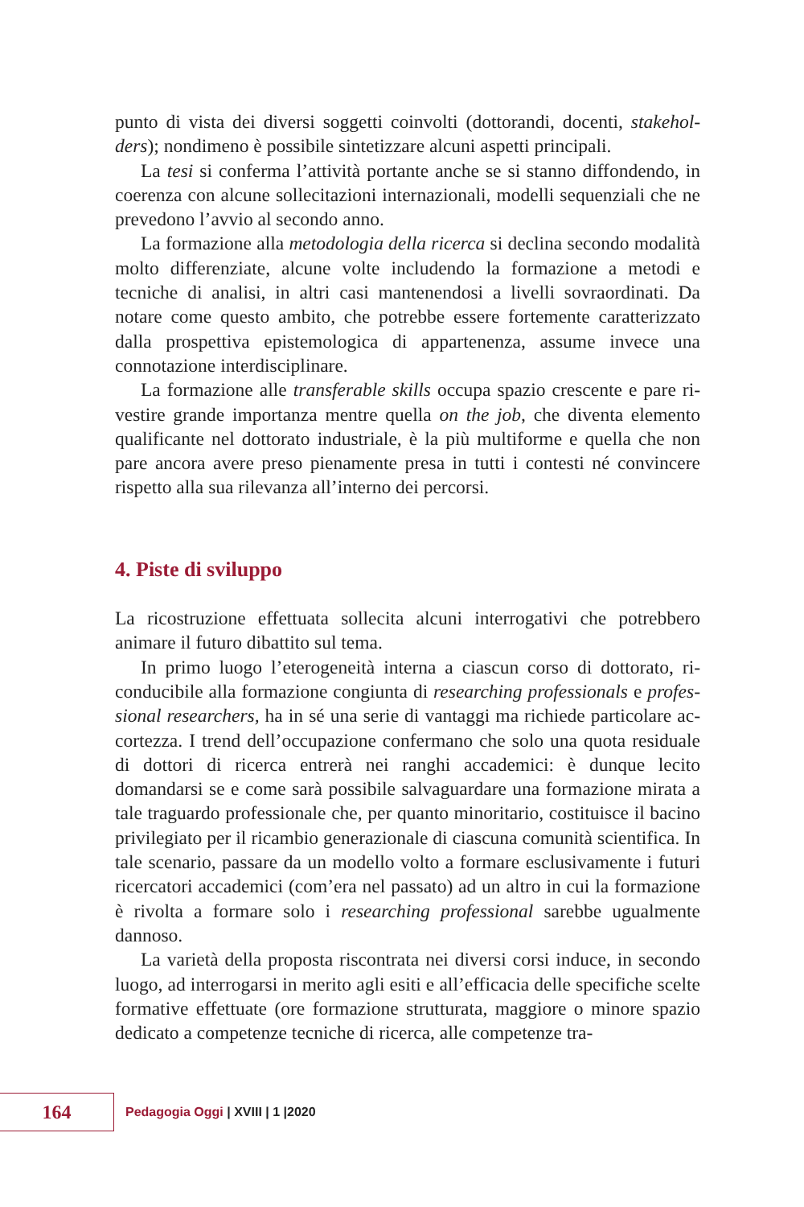punto di vista dei diversi soggetti coinvolti (dottorandi, docenti, stakehol­ders); nondimeno è possibile sintetizzare alcuni aspetti principali.
La tesi si conferma l’attività portante anche se si stanno diffondendo, in coerenza con alcune sollecitazioni internazionali, modelli sequenziali che ne prevedono l’avvio al secondo anno.
La formazione alla metodologia della ricerca si declina secondo moda­lità molto differenziate, alcune volte includendo la formazione a metodi e tecniche di analisi, in altri casi mantenendosi a livelli sovraordinati. Da notare come questo ambito, che potrebbe essere fortemente caratterizza­to dalla prospettiva epistemologica di appartenenza, assume invece una connotazione interdisciplinare.
La formazione alle transferable skills occupa spazio crescente e pare ri­vestire grande importanza mentre quella on the job, che diventa elemento qualificante nel dottorato industriale, è la più multiforme e quella che non pare ancora avere preso pienamente presa in tutti i contesti né con­vincere rispetto alla sua rilevanza all’interno dei percorsi.
4. Piste di sviluppo
La ricostruzione effettuata sollecita alcuni interrogativi che potrebbero animare il futuro dibattito sul tema.
In primo luogo l’eterogeneità interna a ciascun corso di dottorato, ri­conducibile alla formazione congiunta di researching professionals e profes­sional researchers, ha in sé una serie di vantaggi ma richiede particolare ac­cortezza. I trend dell’occupazione confermano che solo una quota resi­duale di dottori di ricerca entrerà nei ranghi accademici: è dunque lecito domandarsi se e come sarà possibile salvaguardare una formazione mirata a tale traguardo professionale che, per quanto minoritario, costituisce il bacino privilegiato per il ricambio generazionale di ciascuna comunità scientifica. In tale scenario, passare da un modello volto a formare esclu­sivamente i futuri ricercatori accademici (com’era nel passato) ad un altro in cui la formazione è rivolta a formare solo i researching professional sa­rebbe ugualmente dannoso.
La varietà della proposta riscontrata nei diversi corsi induce, in secon­do luogo, ad interrogarsi in merito agli esiti e all’efficacia delle specifiche scelte formative effettuate (ore formazione strutturata, maggiore o mino­re spazio dedicato a competenze tecniche di ricerca, alle competenze tra-
164
Pedagogia Oggi | XVIII | 1 |2020